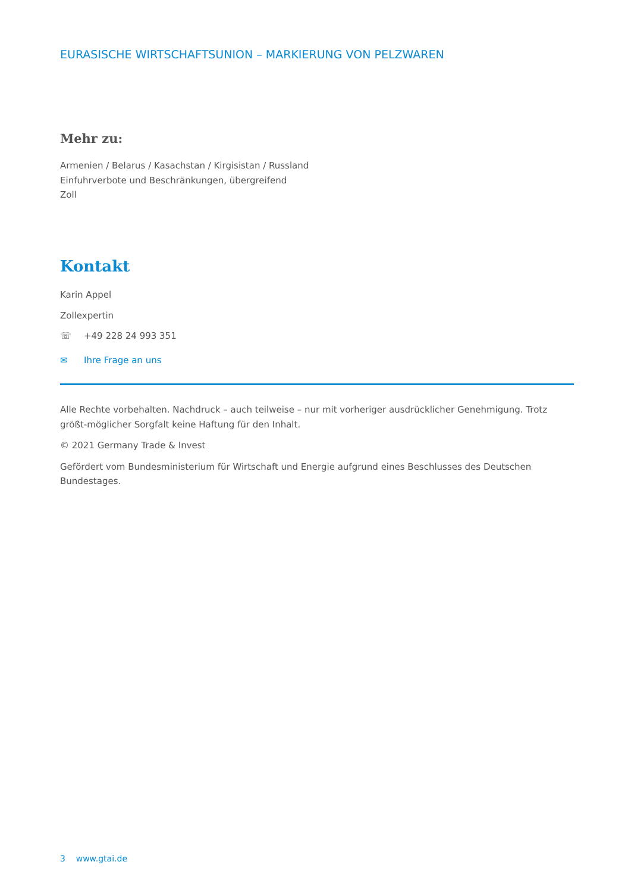EURASISCHE WIRTSCHAFTSUNION – MARKIERUNG VON PELZWAREN
Mehr zu:
Armenien / Belarus / Kasachstan / Kirgisistan / Russland
Einfuhrverbote und Beschränkungen, übergreifend
Zoll
Kontakt
Karin Appel
Zollexpertin
☏ +49 228 24 993 351
✉ Ihre Frage an uns
Alle Rechte vorbehalten. Nachdruck – auch teilweise – nur mit vorheriger ausdrücklicher Genehmigung. Trotz größt-möglicher Sorgfalt keine Haftung für den Inhalt.
© 2021 Germany Trade & Invest
Gefördert vom Bundesministerium für Wirtschaft und Energie aufgrund eines Beschlusses des Deutschen Bundestages.
3 www.gtai.de